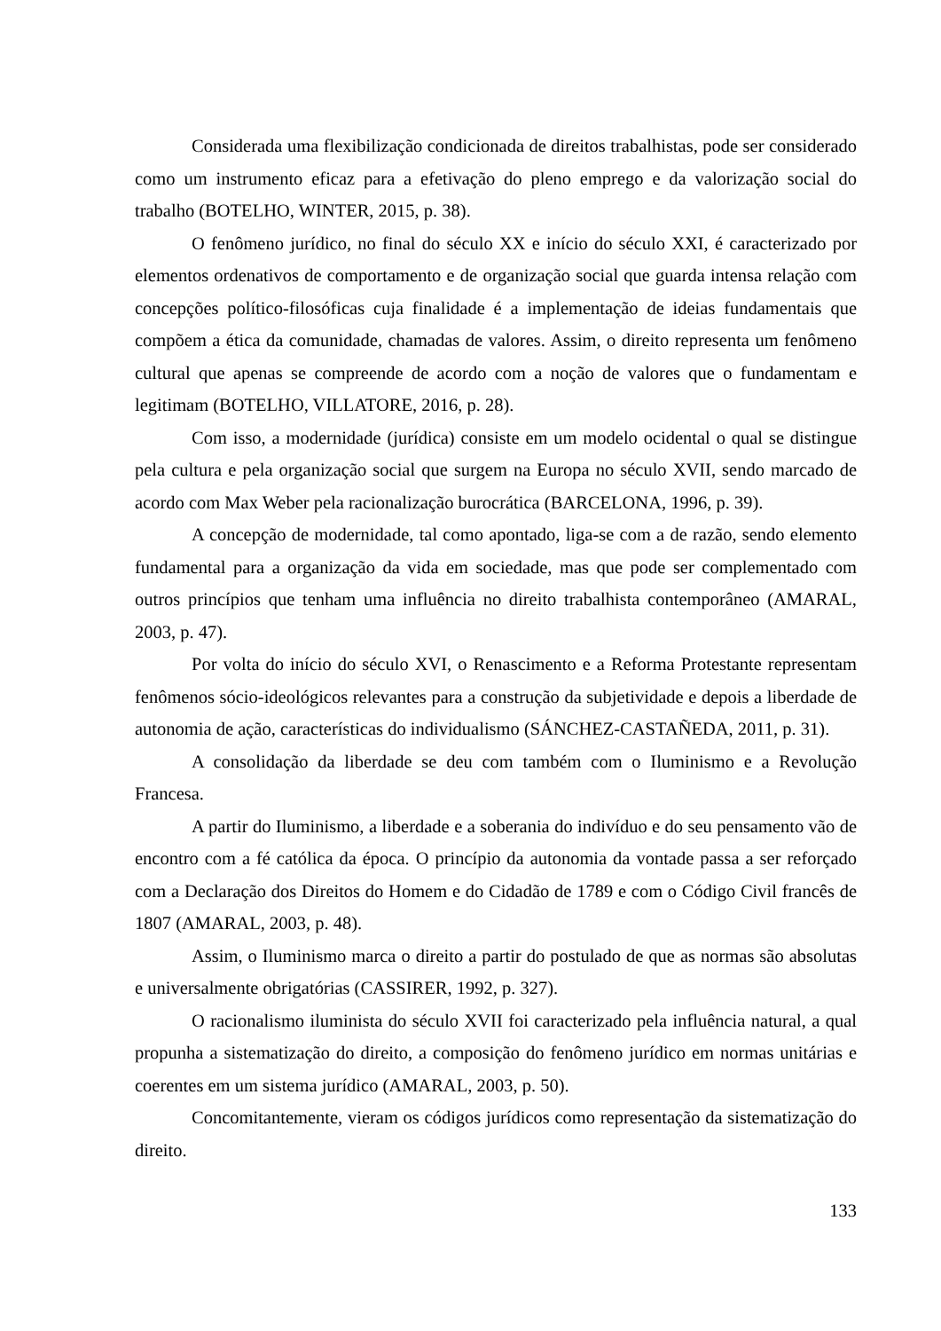Considerada uma flexibilização condicionada de direitos trabalhistas, pode ser considerado como um instrumento eficaz para a efetivação do pleno emprego e da valorização social do trabalho (BOTELHO, WINTER, 2015, p. 38).
O fenômeno jurídico, no final do século XX e início do século XXI, é caracterizado por elementos ordenativos de comportamento e de organização social que guarda intensa relação com concepções político-filosóficas cuja finalidade é a implementação de ideias fundamentais que compõem a ética da comunidade, chamadas de valores. Assim, o direito representa um fenômeno cultural que apenas se compreende de acordo com a noção de valores que o fundamentam e legitimam (BOTELHO, VILLATORE, 2016, p. 28).
Com isso, a modernidade (jurídica) consiste em um modelo ocidental o qual se distingue pela cultura e pela organização social que surgem na Europa no século XVII, sendo marcado de acordo com Max Weber pela racionalização burocrática (BARCELONA, 1996, p. 39).
A concepção de modernidade, tal como apontado, liga-se com a de razão, sendo elemento fundamental para a organização da vida em sociedade, mas que pode ser complementado com outros princípios que tenham uma influência no direito trabalhista contemporâneo (AMARAL, 2003, p. 47).
Por volta do início do século XVI, o Renascimento e a Reforma Protestante representam fenômenos sócio-ideológicos relevantes para a construção da subjetividade e depois a liberdade de autonomia de ação, características do individualismo (SÁNCHEZ-CASTAÑEDA, 2011, p. 31).
A consolidação da liberdade se deu com também com o Iluminismo e a Revolução Francesa.
A partir do Iluminismo, a liberdade e a soberania do indivíduo e do seu pensamento vão de encontro com a fé católica da época. O princípio da autonomia da vontade passa a ser reforçado com a Declaração dos Direitos do Homem e do Cidadão de 1789 e com o Código Civil francês de 1807 (AMARAL, 2003, p. 48).
Assim, o Iluminismo marca o direito a partir do postulado de que as normas são absolutas e universalmente obrigatórias (CASSIRER, 1992, p. 327).
O racionalismo iluminista do século XVII foi caracterizado pela influência natural, a qual propunha a sistematização do direito, a composição do fenômeno jurídico em normas unitárias e coerentes em um sistema jurídico (AMARAL, 2003, p. 50).
Concomitantemente, vieram os códigos jurídicos como representação da sistematização do direito.
133